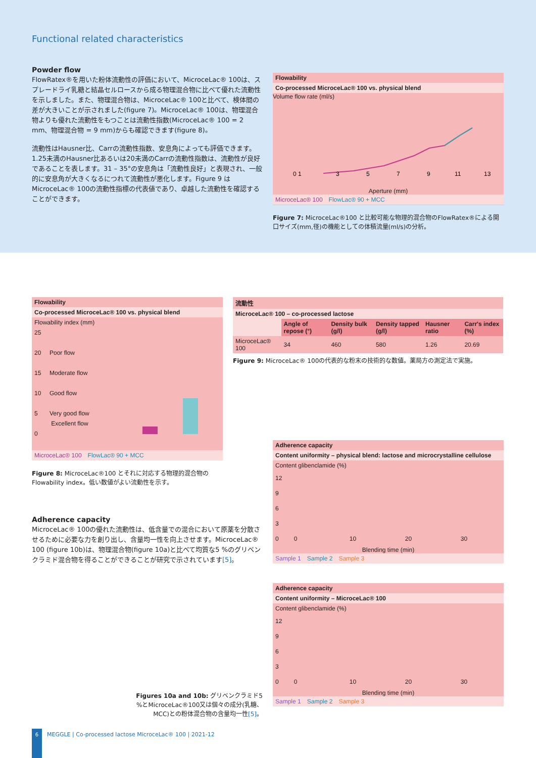Functional related characteristics
Powder flow
FlowRatex®を用いた粉体流動性の評価において、MicroceLac® 100は、スプレードライ乳糖と結晶セルロースから成る物理混合物に比べて優れた流動性を示しました。また、物理混合物は、MicroceLac® 100と比べて、検体間の差が大きいことが示されました(figure 7)。MicroceLac® 100は、物理混合物よりも優れた流動性をもつことは流動性指数(MicroceLac® 100 = 2 mm、物理混合物 = 9 mm)からも確認できます(figure 8)。
流動性はHausner比、Carrの流動性指数、安息角によっても評価できます。1.25未満のHausner比あるいは20未満のCarrの流動性指数は、流動性が良好であることを表します。31 – 35°の安息角は「流動性良好」と表現され、一般的に安息角が大きくなるにつれて流動性が悪化します。Figure 9 はMicroceLac® 100の流動性指標の代表値であり、卓越した流動性を確認することができます。
Flowability
Co-processed MicroceLac® 100 vs. physical blend
Volume flow rate (ml/s)
0 1
3
5
7
9
11
13
Aperture (mm)
MicroceLac® 100 FlowLac® 90 + MCC
Figure 7: MicroceLac®100 と比較可能な物理的混合物のFlowRatex®による開口サイズ(mm,径)の機能としての体積流量(ml/s)の分析。
Flowability
Co-processed MicroceLac® 100 vs. physical blend
Flowability index (mm)
25
20 Poor flow
15 Moderate flow
10 Good flow
5 Very good flow
Excellent flow
0
MicroceLac® 100 FlowLac® 90 + MCC
Figure 8: MicroceLac®100 とそれに対応する物理的混合物のFlowability index。低い数値がよい流動性を示す。
流動性
MicroceLac® 100 – co-processed lactose
| | Angle of repose (°) | Density bulk (g/l) | Density tapped (g/l) | Hausner ratio | Carr's index (%) |
| MicroceLac® 100 | 34 | 460 | 580 | 1.26 | 20.69 |
Figure 9: MicroceLac® 100の代表的な粉末の技術的な数値。薬局方の測定法で実施。
Adherence capacity
MicroceLac® 100の優れた流動性は、低含量での混合において原薬を分散させるために必要な力を創り出し、含量均一性を向上させます。MicroceLac® 100 (figure 10b)は、物理混合物(figure 10a)と比べて均質な5 %のグリベンクラミド混合物を得ることができることが研究で示されています[5]。
Adherence capacity
Content uniformity – physical blend: lactose and microcrystalline cellulose
Content glibenclamide (%)
12
9
6
3
0 0 10 20 30
Blending time (min)
Sample 1 Sample 2 Sample 3
Adherence capacity
Content uniformity – MicroceLac® 100
Content glibenclamide (%)
12
9
6
3
0 0 10 20 30
Blending time (min)
Sample 1 Sample 2 Sample 3
Figures 10a and 10b: グリベンクラミド5 %とMicroceLac®100又は個々の成分(乳糖、MCC)との粉体混合物の含量均一性[5]。
6
MEGGLE | Co-processed lactose MicroceLac® 100 | 2021-12